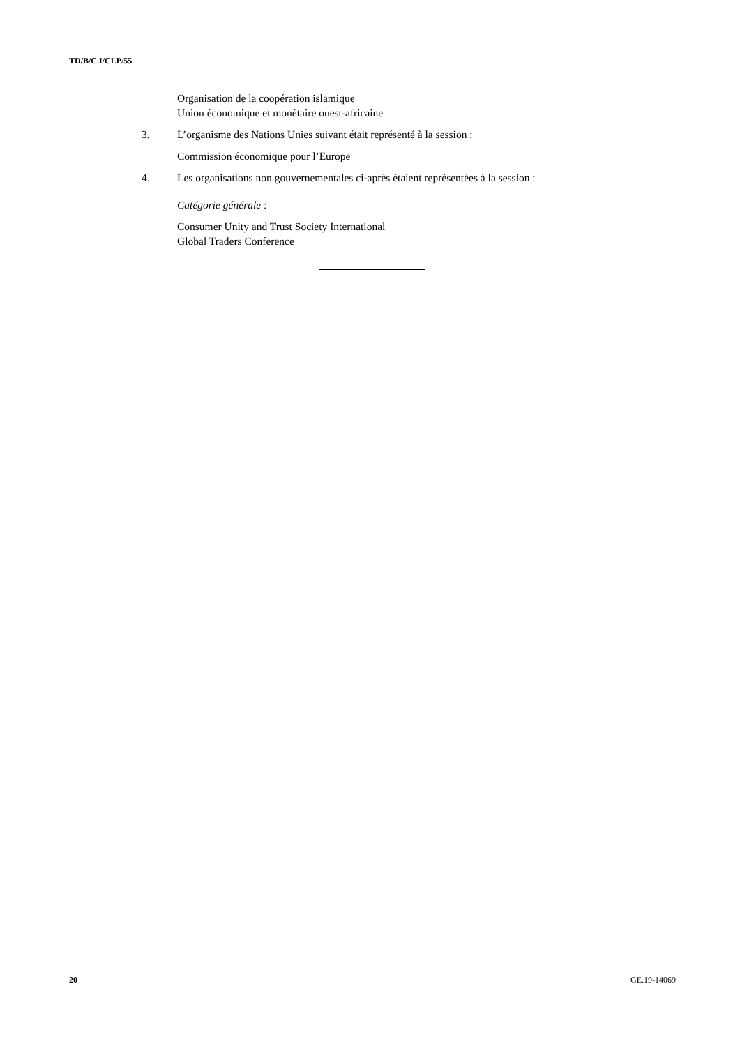TD/B/C.I/CLP/55
Organisation de la coopération islamique
Union économique et monétaire ouest-africaine
3. L’organisme des Nations Unies suivant était représenté à la session :
Commission économique pour l’Europe
4. Les organisations non gouvernementales ci-après étaient représentées à la session :
Catégorie générale :
Consumer Unity and Trust Society International
Global Traders Conference
20 GE.19-14069